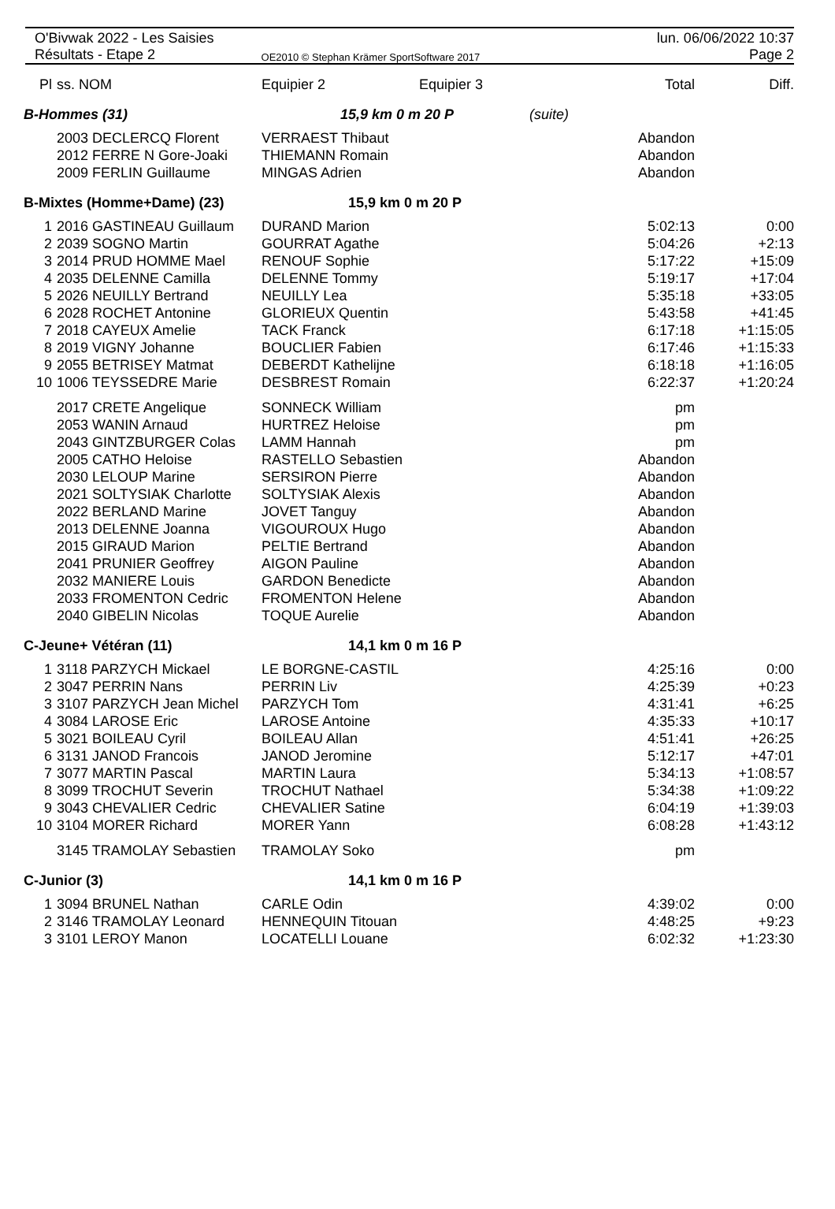O'Bivwak 2022 - Les Saisies
Résultats - Etape 2
OE2010 © Stephan Krämer SportSoftware 2017
lun. 06/06/2022 10:37
Page 2
| Pl | ss. NOM | Equipier 2 | Equipier 3 | | Total | Diff. |
| --- | --- | --- | --- | --- | --- | --- |
| B-Hommes (31) | | 15,9 km 0 m 20 P | | (suite) | | |
| | 2003 DECLERCQ Florent | VERRAEST Thibaut | | | Abandon | |
| | 2012 FERRE N Gore-Joaki | THIEMANN Romain | | | Abandon | |
| | 2009 FERLIN Guillaume | MINGAS Adrien | | | Abandon | |
| B-Mixtes (Homme+Dame) (23) | | 15,9 km 0 m 20 P | | | | |
| 1 | 2016 GASTINEAU Guillaum | DURAND Marion | | | 5:02:13 | 0:00 |
| 2 | 2039 SOGNO Martin | GOURRAT Agathe | | | 5:04:26 | +2:13 |
| 3 | 2014 PRUD HOMME Mael | RENOUF Sophie | | | 5:17:22 | +15:09 |
| 4 | 2035 DELENNE Camilla | DELENNE Tommy | | | 5:19:17 | +17:04 |
| 5 | 2026 NEUILLY Bertrand | NEUILLY Lea | | | 5:35:18 | +33:05 |
| 6 | 2028 ROCHET Antonine | GLORIEUX Quentin | | | 5:43:58 | +41:45 |
| 7 | 2018 CAYEUX Amelie | TACK Franck | | | 6:17:18 | +1:15:05 |
| 8 | 2019 VIGNY Johanne | BOUCLIER Fabien | | | 6:17:46 | +1:15:33 |
| 9 | 2055 BETRISEY Matmat | DEBERDT Kathelijne | | | 6:18:18 | +1:16:05 |
| 10 | 1006 TEYSSEDRE Marie | DESBREST Romain | | | 6:22:37 | +1:20:24 |
| | 2017 CRETE Angelique | SONNECK William | | | pm | |
| | 2053 WANIN Arnaud | HURTREZ Heloise | | | pm | |
| | 2043 GINTZBURGER Colas | LAMM Hannah | | | pm | |
| | 2005 CATHO Heloise | RASTELLO Sebastien | | | Abandon | |
| | 2030 LELOUP Marine | SERSIRON Pierre | | | Abandon | |
| | 2021 SOLTYSIAK Charlotte | SOLTYSIAK Alexis | | | Abandon | |
| | 2022 BERLAND Marine | JOVET Tanguy | | | Abandon | |
| | 2013 DELENNE Joanna | VIGOUROUX Hugo | | | Abandon | |
| | 2015 GIRAUD Marion | PELTIE Bertrand | | | Abandon | |
| | 2041 PRUNIER Geoffrey | AIGON Pauline | | | Abandon | |
| | 2032 MANIERE Louis | GARDON Benedicte | | | Abandon | |
| | 2033 FROMENTON Cedric | FROMENTON Helene | | | Abandon | |
| | 2040 GIBELIN Nicolas | TOQUE Aurelie | | | Abandon | |
| C-Jeune+ Vétéran (11) | | 14,1 km 0 m 16 P | | | | |
| 1 | 3118 PARZYCH Mickael | LE BORGNE-CASTIL | | | 4:25:16 | 0:00 |
| 2 | 3047 PERRIN Nans | PERRIN Liv | | | 4:25:39 | +0:23 |
| 3 | 3107 PARZYCH Jean Michel | PARZYCH Tom | | | 4:31:41 | +6:25 |
| 4 | 3084 LAROSE Eric | LAROSE Antoine | | | 4:35:33 | +10:17 |
| 5 | 3021 BOILEAU Cyril | BOILEAU Allan | | | 4:51:41 | +26:25 |
| 6 | 3131 JANOD Francois | JANOD Jeromine | | | 5:12:17 | +47:01 |
| 7 | 3077 MARTIN Pascal | MARTIN Laura | | | 5:34:13 | +1:08:57 |
| 8 | 3099 TROCHUT Severin | TROCHUT Nathael | | | 5:34:38 | +1:09:22 |
| 9 | 3043 CHEVALIER Cedric | CHEVALIER Satine | | | 6:04:19 | +1:39:03 |
| 10 | 3104 MORER Richard | MORER Yann | | | 6:08:28 | +1:43:12 |
| | 3145 TRAMOLAY Sebastien | TRAMOLAY Soko | | | pm | |
| C-Junior (3) | | 14,1 km 0 m 16 P | | | | |
| 1 | 3094 BRUNEL Nathan | CARLE Odin | | | 4:39:02 | 0:00 |
| 2 | 3146 TRAMOLAY Leonard | HENNEQUIN Titouan | | | 4:48:25 | +9:23 |
| 3 | 3101 LEROY Manon | LOCATELLI Louane | | | 6:02:32 | +1:23:30 |